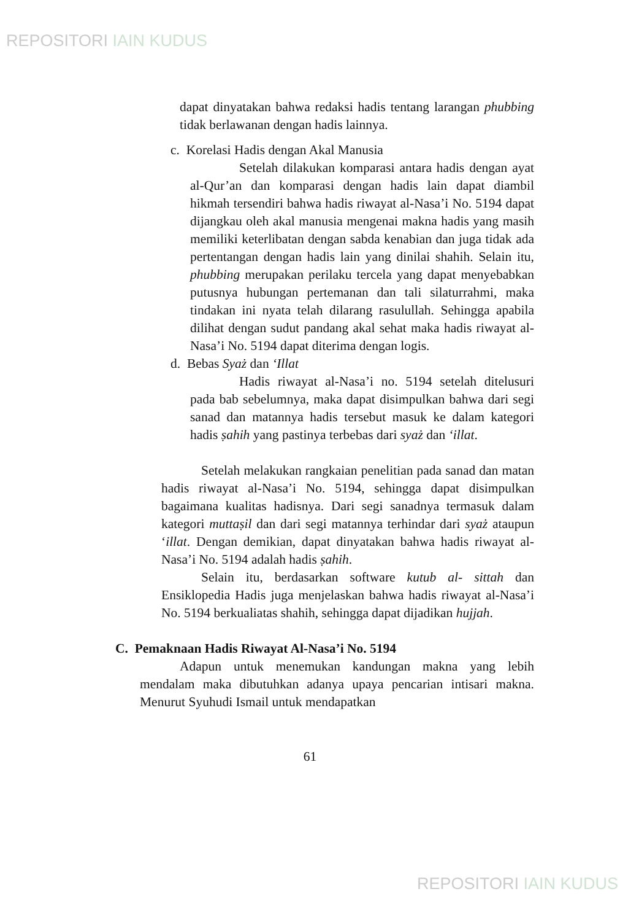REPOSITORI IAIN KUDUS
dapat dinyatakan bahwa redaksi hadis tentang larangan phubbing tidak berlawanan dengan hadis lainnya.
c. Korelasi Hadis dengan Akal Manusia
Setelah dilakukan komparasi antara hadis dengan ayat al-Qur’an dan komparasi dengan hadis lain dapat diambil hikmah tersendiri bahwa hadis riwayat al-Nasa’i No. 5194 dapat dijangkau oleh akal manusia mengenai makna hadis yang masih memiliki keterlibatan dengan sabda kenabian dan juga tidak ada pertentangan dengan hadis lain yang dinilai shahih. Selain itu, phubbing merupakan perilaku tercela yang dapat menyebabkan putusnya hubungan pertemanan dan tali silaturrahmi, maka tindakan ini nyata telah dilarang rasulullah. Sehingga apabila dilihat dengan sudut pandang akal sehat maka hadis riwayat al-Nasa’i No. 5194 dapat diterima dengan logis.
d. Bebas Syaż dan ‘Illat
Hadis riwayat al-Nasa’i no. 5194 setelah ditelusuri pada bab sebelumnya, maka dapat disimpulkan bahwa dari segi sanad dan matannya hadis tersebut masuk ke dalam kategori hadis ṣahih yang pastinya terbebas dari syaż dan ‘illat.
Setelah melakukan rangkaian penelitian pada sanad dan matan hadis riwayat al-Nasa’i No. 5194, sehingga dapat disimpulkan bagaimana kualitas hadisnya. Dari segi sanadnya termasuk dalam kategori muttaṣil dan dari segi matannya terhindar dari syaż ataupun ‘illat. Dengan demikian, dapat dinyatakan bahwa hadis riwayat al-Nasa’i No. 5194 adalah hadis ṣahih.
Selain itu, berdasarkan software kutub al- sittah dan Ensiklopedia Hadis juga menjelaskan bahwa hadis riwayat al-Nasa’i No. 5194 berkualiatas shahih, sehingga dapat dijadikan hujjah.
C. Pemaknaan Hadis Riwayat Al-Nasa’i No. 5194
Adapun untuk menemukan kandungan makna yang lebih mendalam maka dibutuhkan adanya upaya pencarian intisari makna. Menurut Syuhudi Ismail untuk mendapatkan
61
REPOSITORI IAIN KUDUS